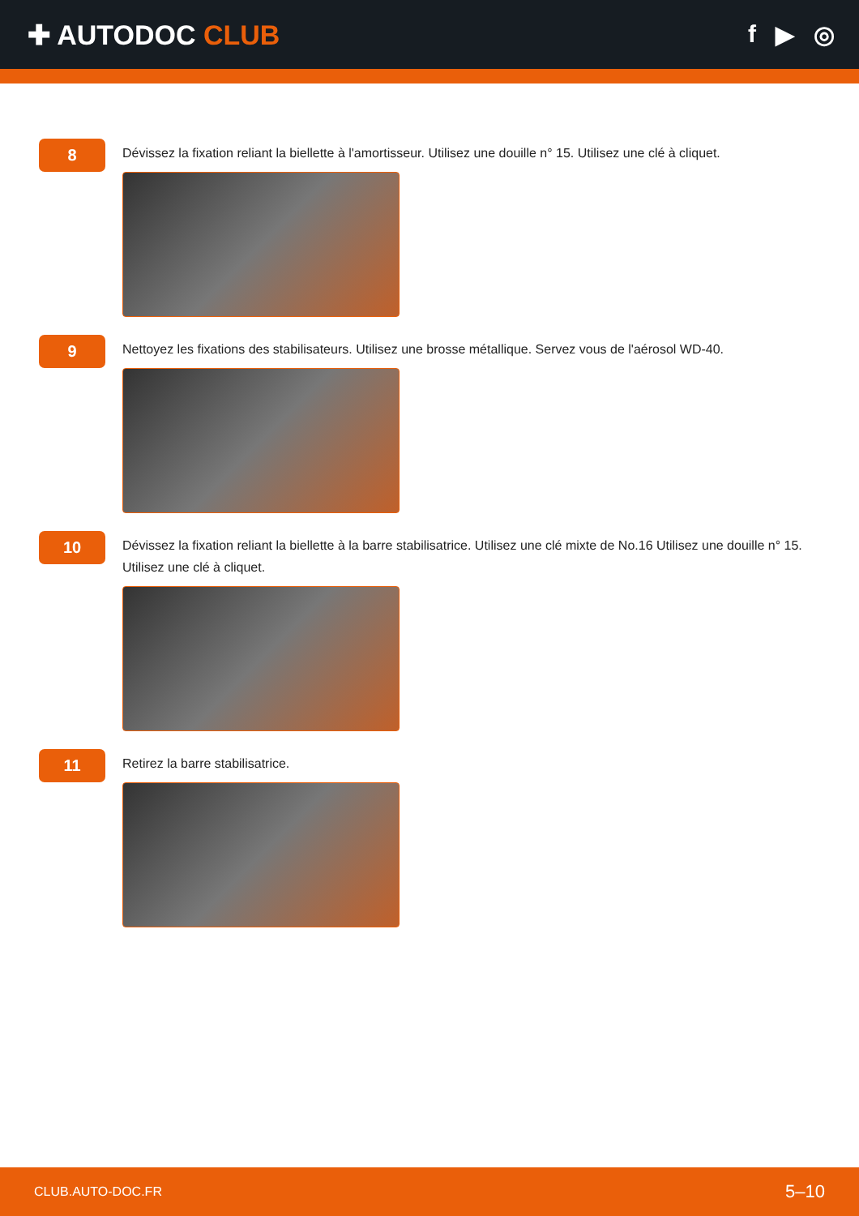✚ AUTODOC CLUB f ▶ ◎
8
Dévissez la fixation reliant la biellette à l'amortisseur. Utilisez une douille n° 15. Utilisez une clé à cliquet.
9
Nettoyez les fixations des stabilisateurs. Utilisez une brosse métallique. Servez vous de l'aérosol WD-40.
10
Dévissez la fixation reliant la biellette à la barre stabilisatrice. Utilisez une clé mixte de No.16 Utilisez une douille n° 15. Utilisez une clé à cliquet.
11
Retirez la barre stabilisatrice.
CLUB.AUTO-DOC.FR 5–10